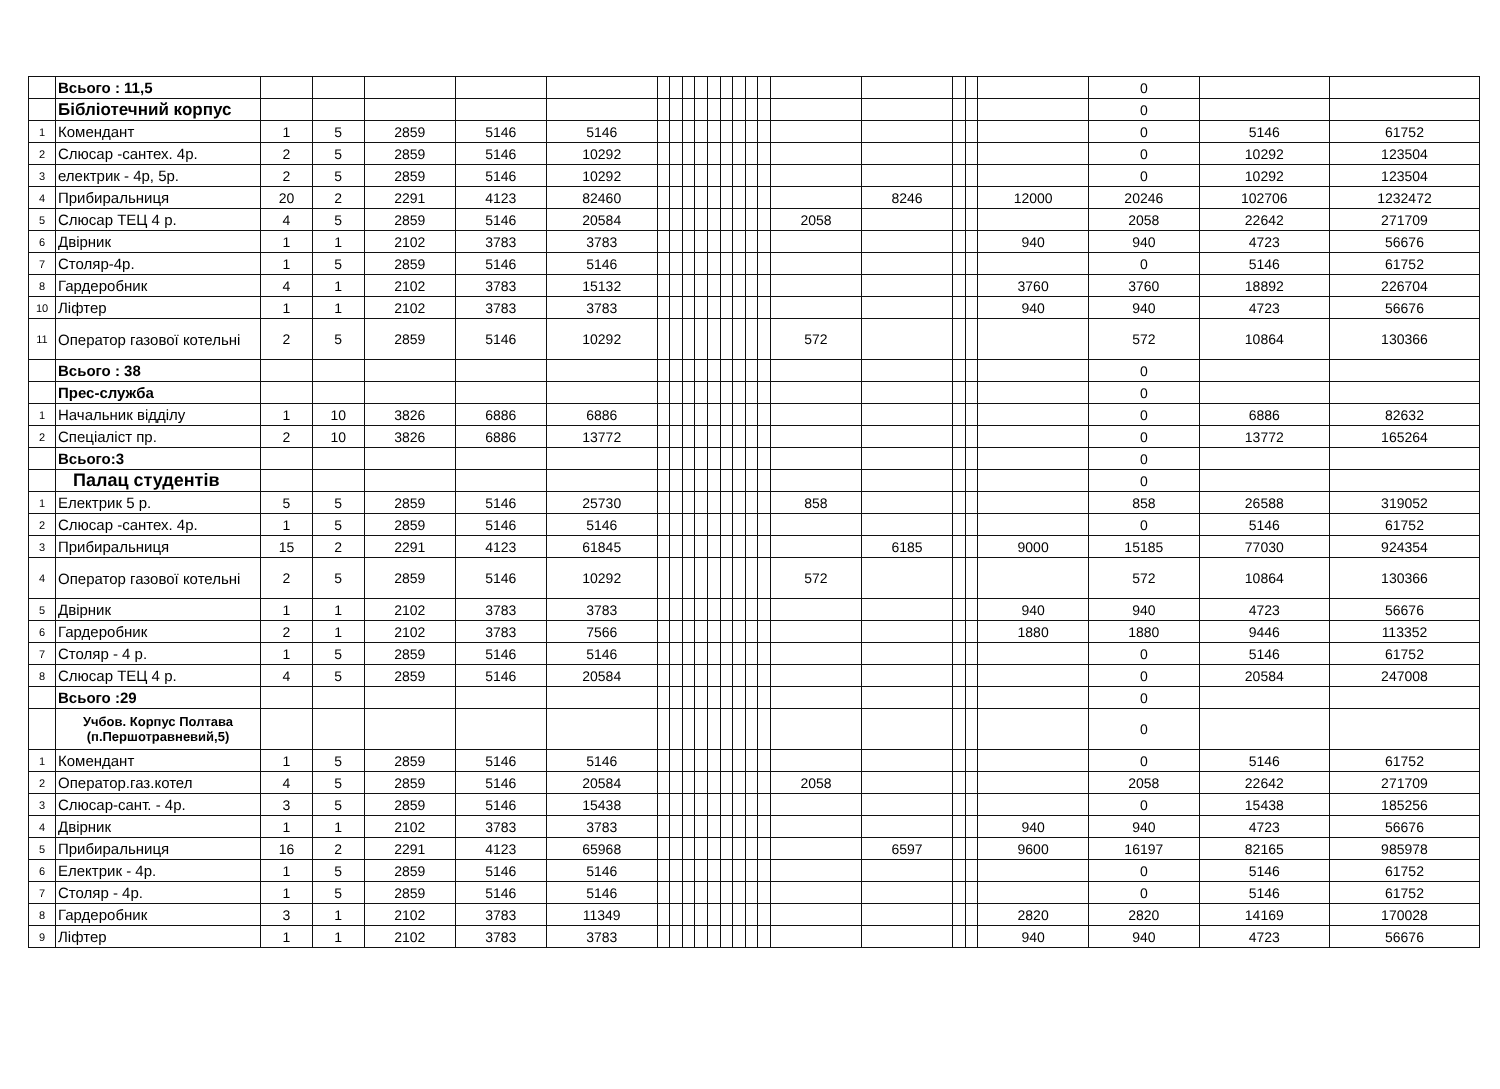| | Всього : 11,5 | | | | | | | | | | | | | | | | | | | | 0 | | |
| | Бібліотечний корпус | | | | | | | | | | | | | | | | | | | | 0 | | |
| 1 | Комендант | 1 | 5 | 2859 | 5146 | 5146 | | | | | | | | | | | | | | | 0 | 5146 | 61752 |
| 2 | Слюсар -сантех. 4р. | 2 | 5 | 2859 | 5146 | 10292 | | | | | | | | | | | | | | | 0 | 10292 | 123504 |
| 3 | електрик - 4р, 5р. | 2 | 5 | 2859 | 5146 | 10292 | | | | | | | | | | | | | | | 0 | 10292 | 123504 |
| 4 | Прибиральниця | 20 | 2 | 2291 | 4123 | 82460 | | | | | | | | | | | 8246 | | | 12000 | 20246 | 102706 | 1232472 |
| 5 | Слюсар ТЕЦ 4 р. | 4 | 5 | 2859 | 5146 | 20584 | | | | | | | | | | 2058 | | | | | 2058 | 22642 | 271709 |
| 6 | Двірник | 1 | 1 | 2102 | 3783 | 3783 | | | | | | | | | | | | | | 940 | 940 | 4723 | 56676 |
| 7 | Столяр-4р. | 1 | 5 | 2859 | 5146 | 5146 | | | | | | | | | | | | | | | 0 | 5146 | 61752 |
| 8 | Гардеробник | 4 | 1 | 2102 | 3783 | 15132 | | | | | | | | | | | | | | 3760 | 3760 | 18892 | 226704 |
| 10 | Ліфтер | 1 | 1 | 2102 | 3783 | 3783 | | | | | | | | | | | | | | 940 | 940 | 4723 | 56676 |
| 11 | Оператор газової котельні | 2 | 5 | 2859 | 5146 | 10292 | | | | | | | | | | 572 | | | | | 572 | 10864 | 130366 |
| | Всього : 38 | | | | | | | | | | | | | | | | | | | | 0 | | |
| | Прес-служба | | | | | | | | | | | | | | | | | | | | 0 | | |
| 1 | Начальник відділу | 1 | 10 | 3826 | 6886 | 6886 | | | | | | | | | | | | | | | 0 | 6886 | 82632 |
| 2 | Спеціаліст пр. | 2 | 10 | 3826 | 6886 | 13772 | | | | | | | | | | | | | | | 0 | 13772 | 165264 |
| | Всього:3 | | | | | | | | | | | | | | | | | | | | 0 | | |
| | Палац студентів | | | | | | | | | | | | | | | | | | | | 0 | | |
| 1 | Електрик 5 р. | 5 | 5 | 2859 | 5146 | 25730 | | | | | | | | | | 858 | | | | | 858 | 26588 | 319052 |
| 2 | Слюсар -сантех. 4р. | 1 | 5 | 2859 | 5146 | 5146 | | | | | | | | | | | | | | | 0 | 5146 | 61752 |
| 3 | Прибиральниця | 15 | 2 | 2291 | 4123 | 61845 | | | | | | | | | | | 6185 | | | 9000 | 15185 | 77030 | 924354 |
| 4 | Оператор газової котельні | 2 | 5 | 2859 | 5146 | 10292 | | | | | | | | | | 572 | | | | | 572 | 10864 | 130366 |
| 5 | Двірник | 1 | 1 | 2102 | 3783 | 3783 | | | | | | | | | | | | | | 940 | 940 | 4723 | 56676 |
| 6 | Гардеробник | 2 | 1 | 2102 | 3783 | 7566 | | | | | | | | | | | | | | 1880 | 1880 | 9446 | 113352 |
| 7 | Столяр - 4 р. | 1 | 5 | 2859 | 5146 | 5146 | | | | | | | | | | | | | | | 0 | 5146 | 61752 |
| 8 | Слюсар ТЕЦ 4 р. | 4 | 5 | 2859 | 5146 | 20584 | | | | | | | | | | | | | | | 0 | 20584 | 247008 |
| | Всього :29 | | | | | | | | | | | | | | | | | | | | 0 | | |
| | Учбов. Корпус Полтава (п.Першотравневий,5) | | | | | | | | | | | | | | | | | | | | 0 | | |
| 1 | Комендант | 1 | 5 | 2859 | 5146 | 5146 | | | | | | | | | | | | | | | 0 | 5146 | 61752 |
| 2 | Оператор.газ.котел | 4 | 5 | 2859 | 5146 | 20584 | | | | | | | | | | 2058 | | | | | 2058 | 22642 | 271709 |
| 3 | Слюсар-сант. - 4р. | 3 | 5 | 2859 | 5146 | 15438 | | | | | | | | | | | | | | | 0 | 15438 | 185256 |
| 4 | Двірник | 1 | 1 | 2102 | 3783 | 3783 | | | | | | | | | | | | | | 940 | 940 | 4723 | 56676 |
| 5 | Прибиральниця | 16 | 2 | 2291 | 4123 | 65968 | | | | | | | | | | | 6597 | | | 9600 | 16197 | 82165 | 985978 |
| 6 | Електрик - 4р. | 1 | 5 | 2859 | 5146 | 5146 | | | | | | | | | | | | | | | 0 | 5146 | 61752 |
| 7 | Столяр - 4р. | 1 | 5 | 2859 | 5146 | 5146 | | | | | | | | | | | | | | | 0 | 5146 | 61752 |
| 8 | Гардеробник | 3 | 1 | 2102 | 3783 | 11349 | | | | | | | | | | | | | | 2820 | 2820 | 14169 | 170028 |
| 9 | Ліфтер | 1 | 1 | 2102 | 3783 | 3783 | | | | | | | | | | | | | | 940 | 940 | 4723 | 56676 |